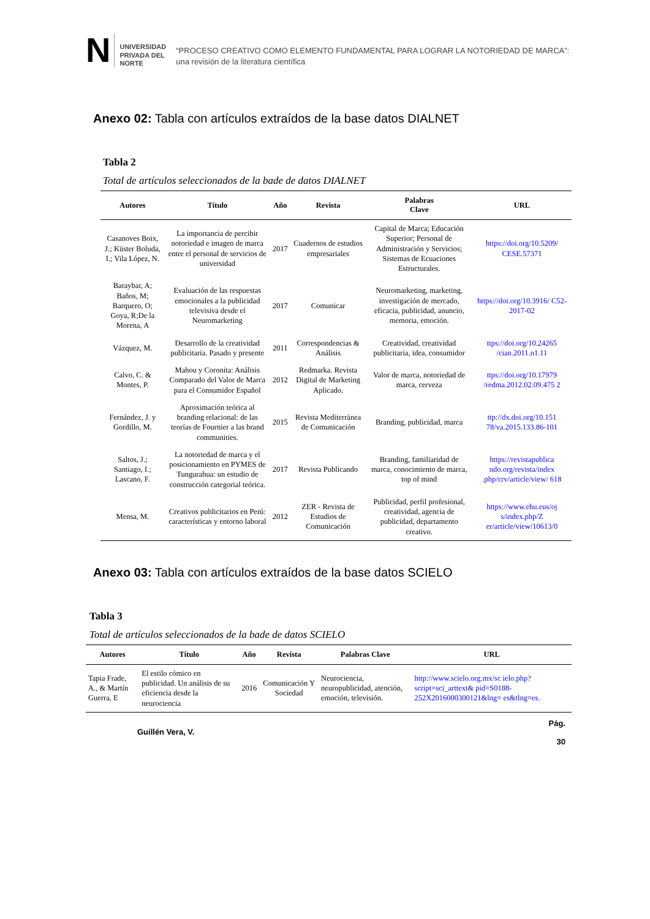N
UNIVERSIDAD
PRIVADA DEL NORTE
“PROCESO CREATIVO COMO ELEMENTO FUNDAMENTAL PARA LOGRAR LA NOTORIEDAD DE MARCA”: una revisión de la literatura científica
Anexo 02: Tabla con artículos extraídos de la base datos DIALNET
Tabla 2
Total de artículos seleccionados de la bade de datos DIALNET
| Autores | Título | Año | Revista | Palabras Clave | URL |
| --- | --- | --- | --- | --- | --- |
| Casanoves Boix, J.; Küster Boluda, I.; Vila López, N. | La importancia de percibir notoriedad e imagen de marca entre el personal de servicios de universidad | 2017 | Cuadernos de estudios empresariales | Capital de Marca; Educación Superior; Personal de Administración y Servicios; Sistemas de Ecuaciones Estructurales. | https://doi.org/10.5209/ CESE.57371 |
| Baraybar, A; Baños, M; Barquero, O; Goya, R;De la Morena, A | Evaluación de las respuestas emocionales a la publicidad televisiva desde el Neuromarketing | 2017 | Comunicar | Neuromarketing, marketing, investigación de mercado, eficacia, publicidad, anuncio, memoria, emoción. | https://doi.org/10.3916/ C52-2017-02 |
| Vázquez, M. | Desarrollo de la creatividad publicitaria. Pasado y presente | 2011 | Correspondencias & Análisis | Creatividad, creatividad publicitaria, idea, consumidor | ttps://doi.org/10.24265 /cian.2011.n1.11 |
| Calvo, C. & Montes, P. | Mahou y Coronita: Análisis Comparado del Valor de Marca para el Consumidor Español | 2012 | Redmarka. Revista Digital de Marketing Aplicado. | Valor de marca, notoriedad de marca, cerveza | ttps://doi.org/10.17979 /redma.2012.02.09.475 2 |
| Fernández, J. y Gordillo, M. | Aproximación teórica al branding relacional: de las teorías de Fournier a las brand communities. | 2015 | Revista Mediterránea de Comunicación | Branding, publicidad, marca | ttp://dx.doi.org/10.151 78/va.2015.133.86-101 |
| Saltos, J.; Santiago, I.; Lascano, F. | La notoriedad de marca y el posicionamiento en PYMES de Tungurahua: un estudio de construcción categorial teórica. | 2017 | Revista Publicando | Branding, familiaridad de marca, conocimiento de marca, top of mind | https://revistapublica ndo.org/revista/index .php/crv/article/view/ 618 |
| Mensa, M. | Creativos publicitarios en Perú: características y entorno laboral | 2012 | ZER - Revista de Estudios de Comunicación | Publicidad, perfil profesional, creatividad, agencia de publicidad, departamento creativo. | https://www.ehu.eus/oj s/index.php/Z er/article/view/10613/0 |
Anexo 03: Tabla con artículos extraídos de la base datos SCIELO
Tabla 3
Total de artículos seleccionados de la bade de datos SCIELO
| Autores | Título | Año | Revista | Palabras Clave | URL |
| --- | --- | --- | --- | --- | --- |
| Tapia Frade, A., & Martín Guerra, E | El estilo cómico en publicidad. Un análisis de su eficiencia desde la neurociencia | 2016 | Comunicación Y Sociedad | Neurociencia, neuropublicidad, atención, emoción, televisión. | http://www.scielo.org.mx/sc ielo.php?script=sci_arttext& pid=S0188- 252X2016000300121&lng= es&tlng=es. |
Guillén Vera, V. Pág.
30